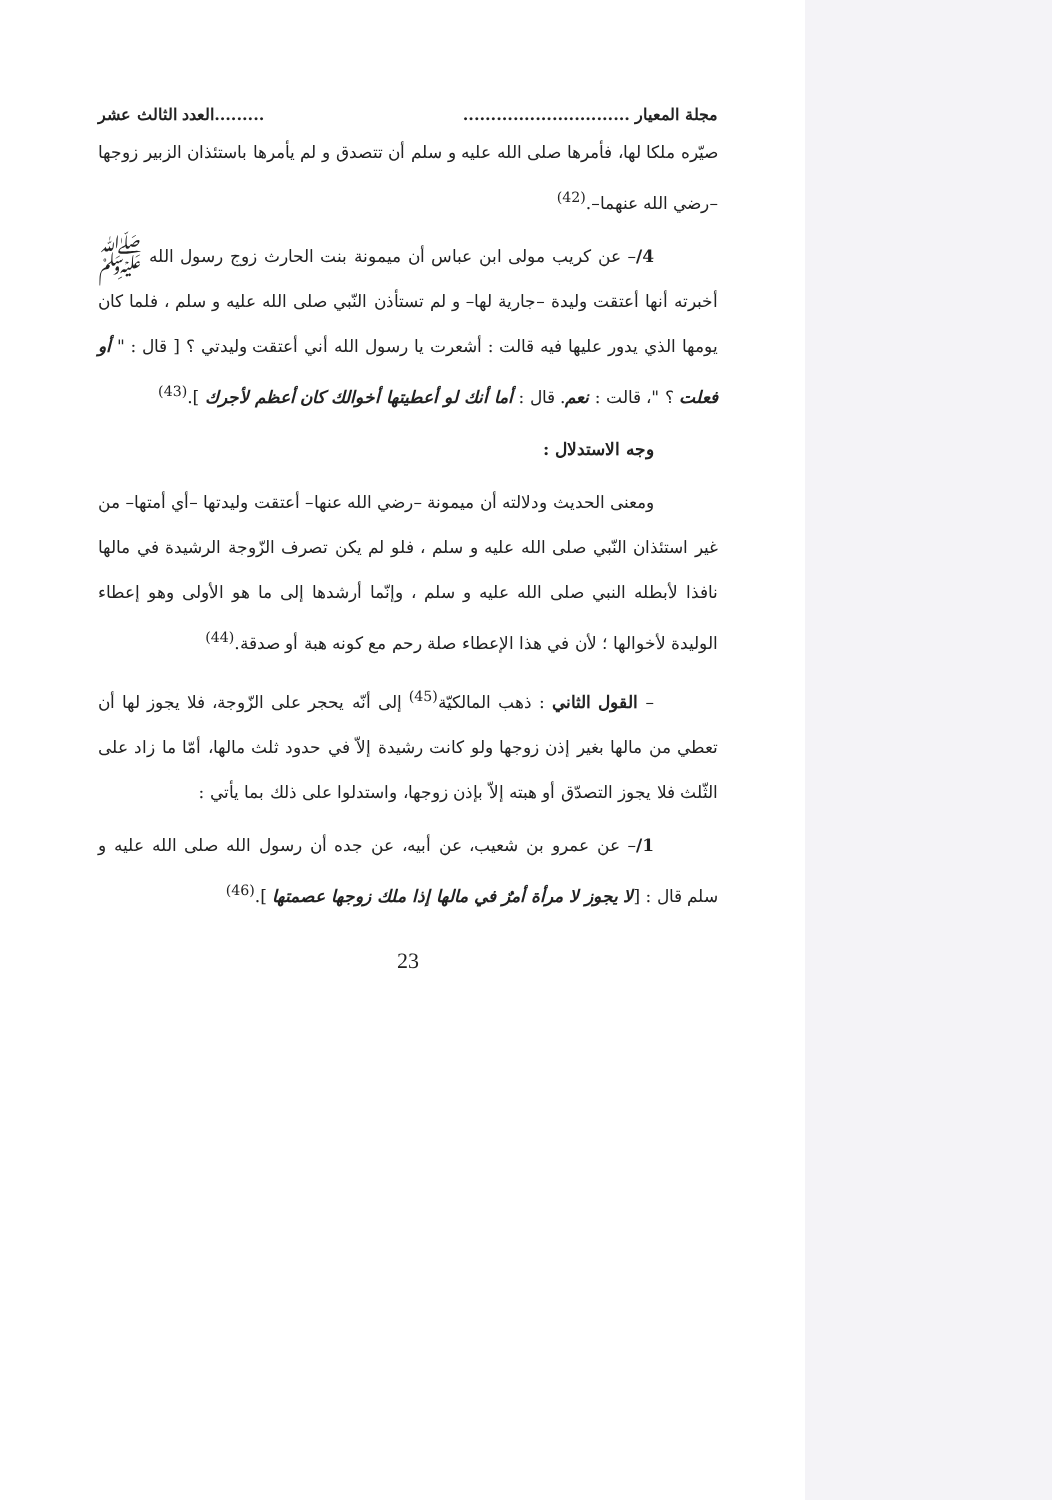مجلة المعيار .......................................العدد الثالث عشر
صيّره ملكا لها، فأمرها صلى الله عليه و سلم أن تتصدق و لم يأمرها باستئذان الزبير زوجها –رضي الله عنهما–.<sup>(42)</sup>
4/– عن كريب مولى ابن عباس أن ميمونة بنت الحارث زوج رسول الله ﷺ أخبرته أنها أعتقت وليدة –جارية لها– و لم تستأذن النّبي صلى الله عليه و سلم ، فلما كان يومها الذي يدور عليها فيه قالت : أشعرت يا رسول الله أني أعتقت وليدتي ؟ [ قال : " أو فعلت ؟ "، قالت : نعم. قال : أما أنك لو أعطيتها أخوالك كان أعظم لأجرك ].<sup>(43)</sup>
وجه الاستدلال :
ومعنى الحديث ودلالته أن ميمونة –رضي الله عنها– أعتقت وليدتها –أي أمتها– من غير استئذان النّبي صلى الله عليه و سلم ، فلو لم يكن تصرف الزّوجة الرشيدة في مالها نافذا لأبطله النبي صلى الله عليه و سلم ، وإنّما أرشدها إلى ما هو الأولى وهو إعطاء الوليدة لأخوالها ؛ لأن في هذا الإعطاء صلة رحم مع كونه هبة أو صدقة.<sup>(44)</sup>
– القول الثاني : ذهب المالكيّة<sup>(45)</sup> إلى أنّه يحجر على الزّوجة، فلا يجوز لها أن تعطي من مالها بغير إذن زوجها ولو كانت رشيدة إلاّ في حدود ثلث مالها، أمّا ما زاد على الثّلث فلا يجوز التصدّق أو هبته إلاّ بإذن زوجها، واستدلوا على ذلك بما يأتي :
1/– عن عمرو بن شعيب، عن أبيه، عن جده أن رسول الله صلى الله عليه و سلم قال : [لا يجوز لا مرأة أمرٌ في مالها إذا ملك زوجها عصمتها ].<sup>(46)</sup>
23